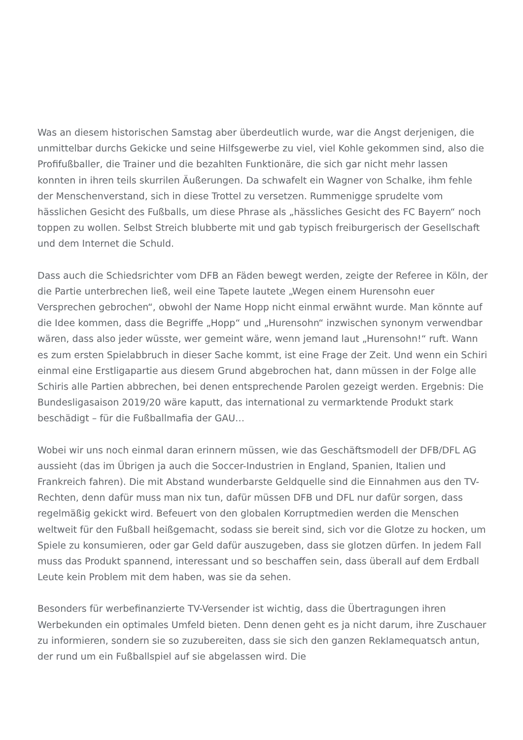Was an diesem historischen Samstag aber überdeutlich wurde, war die Angst derjenigen, die unmittelbar durchs Gekicke und seine Hilfsgewerbe zu viel, viel Kohle gekommen sind, also die Profifußballer, die Trainer und die bezahlten Funktionäre, die sich gar nicht mehr lassen konnten in ihren teils skurrilen Äußerungen. Da schwafelt ein Wagner von Schalke, ihm fehle der Menschenverstand, sich in diese Trottel zu versetzen. Rummenigge sprudelte vom hässlichen Gesicht des Fußballs, um diese Phrase als „hässliches Gesicht des FC Bayern“ noch toppen zu wollen. Selbst Streich blubberte mit und gab typisch freiburgerisch der Gesellschaft und dem Internet die Schuld.
Dass auch die Schiedsrichter vom DFB an Fäden bewegt werden, zeigte der Referee in Köln, der die Partie unterbrechen ließ, weil eine Tapete lautete „Wegen einem Hurensohn euer Versprechen gebrochen“, obwohl der Name Hopp nicht einmal erwähnt wurde. Man könnte auf die Idee kommen, dass die Begriffe „Hopp“ und „Hurensohn“ inzwischen synonym verwendbar wären, dass also jeder wüsste, wer gemeint wäre, wenn jemand laut „Hurensohn!“ ruft. Wann es zum ersten Spielabbruch in dieser Sache kommt, ist eine Frage der Zeit. Und wenn ein Schiri einmal eine Erstligapartie aus diesem Grund abgebrochen hat, dann müssen in der Folge alle Schiris alle Partien abbrechen, bei denen entsprechende Parolen gezeigt werden. Ergebnis: Die Bundesligasaison 2019/20 wäre kaputt, das international zu vermarktende Produkt stark beschädigt – für die Fußballmafia der GAU…
Wobei wir uns noch einmal daran erinnern müssen, wie das Geschäftsmodell der DFB/DFL AG aussieht (das im Übrigen ja auch die Soccer-Industrien in England, Spanien, Italien und Frankreich fahren). Die mit Abstand wunderbarste Geldquelle sind die Einnahmen aus den TV-Rechten, denn dafür muss man nix tun, dafür müssen DFB und DFL nur dafür sorgen, dass regelmäßig gekickt wird. Befeuert von den globalen Korruptmedien werden die Menschen weltweit für den Fußball heißgemacht, sodass sie bereit sind, sich vor die Glotze zu hocken, um Spiele zu konsumieren, oder gar Geld dafür auszugeben, dass sie glotzen dürfen. In jedem Fall muss das Produkt spannend, interessant und so beschaffen sein, dass überall auf dem Erdball Leute kein Problem mit dem haben, was sie da sehen.
Besonders für werbefinanzierte TV-Versender ist wichtig, dass die Übertragungen ihren Werbekunden ein optimales Umfeld bieten. Denn denen geht es ja nicht darum, ihre Zuschauer zu informieren, sondern sie so zuzubereiten, dass sie sich den ganzen Reklamequatsch antun, der rund um ein Fußballspiel auf sie abgelassen wird. Die